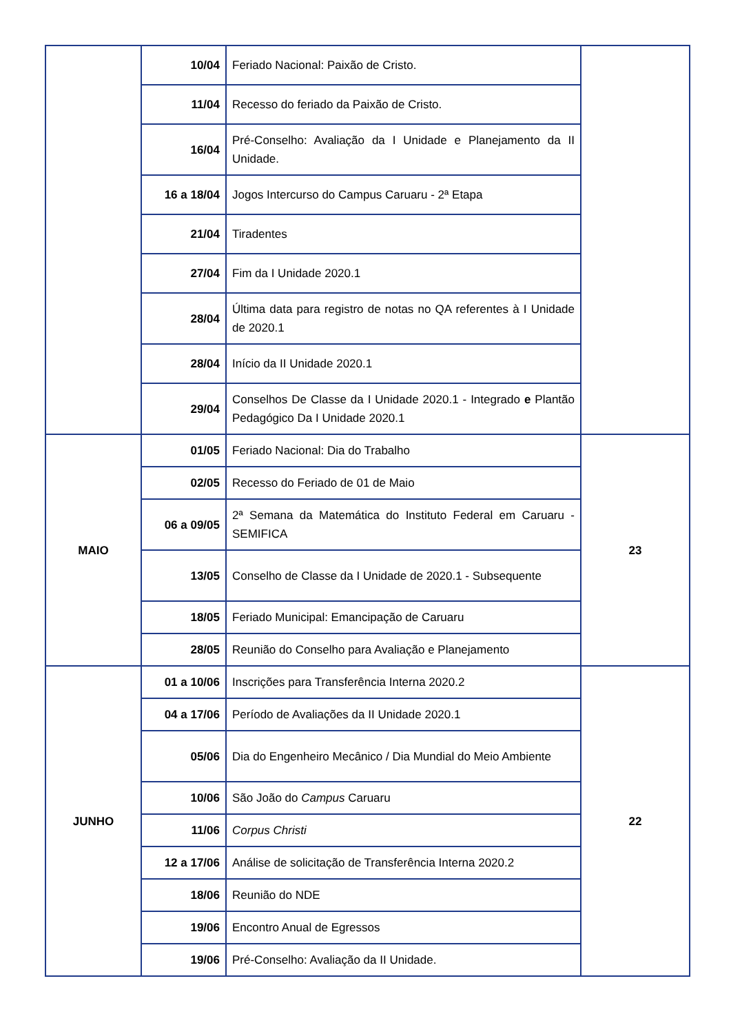| | 10/04 | Feriado Nacional: Paixão de Cristo. | |
| | 11/04 | Recesso do feriado da Paixão de Cristo. | |
| | 16/04 | Pré-Conselho: Avaliação da I Unidade e Planejamento da II Unidade. | |
| | 16 a 18/04 | Jogos Intercurso do Campus Caruaru - 2ª Etapa | |
| | 21/04 | Tiradentes | |
| | 27/04 | Fim da I Unidade 2020.1 | |
| | 28/04 | Última data para registro de notas no QA referentes à I Unidade de 2020.1 | |
| | 28/04 | Início da II Unidade 2020.1 | |
| | 29/04 | Conselhos De Classe da I Unidade 2020.1 - Integrado e Plantão Pedagógico Da I Unidade 2020.1 | |
| MAIO | 01/05 | Feriado Nacional: Dia do Trabalho | 23 |
| | 02/05 | Recesso do Feriado de 01 de Maio | |
| | 06 a 09/05 | 2ª Semana da Matemática do Instituto Federal em Caruaru - SEMIFICA | |
| | 13/05 | Conselho de Classe da I Unidade de 2020.1 - Subsequente | |
| | 18/05 | Feriado Municipal: Emancipação de Caruaru | |
| | 28/05 | Reunião do Conselho para Avaliação e Planejamento | |
| JUNHO | 01 a 10/06 | Inscrições para Transferência Interna 2020.2 | 22 |
| | 04 a 17/06 | Período de Avaliações da II Unidade 2020.1 | |
| | 05/06 | Dia do Engenheiro Mecânico / Dia Mundial do Meio Ambiente | |
| | 10/06 | São João do Campus Caruaru | |
| | 11/06 | Corpus Christi | |
| | 12 a 17/06 | Análise de solicitação de Transferência Interna 2020.2 | |
| | 18/06 | Reunião do NDE | |
| | 19/06 | Encontro Anual de Egressos | |
| | 19/06 | Pré-Conselho: Avaliação da II Unidade. | |